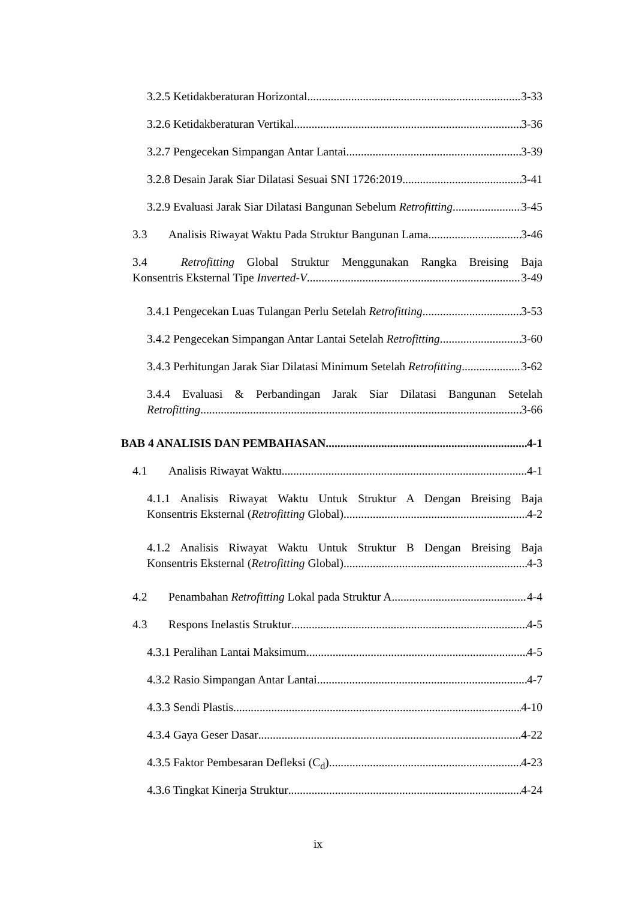3.2.5 Ketidakberaturan Horizontal 3-33
3.2.6 Ketidakberaturan Vertikal 3-36
3.2.7 Pengecekan Simpangan Antar Lantai 3-39
3.2.8 Desain Jarak Siar Dilatasi Sesuai SNI 1726:2019 3-41
3.2.9 Evaluasi Jarak Siar Dilatasi Bangunan Sebelum Retrofitting 3-45
3.3 Analisis Riwayat Waktu Pada Struktur Bangunan Lama 3-46
3.4 Retrofitting Global Struktur Menggunakan Rangka Breising Baja
Konsentris Eksternal Tipe Inverted-V 3-49
3.4.1 Pengecekan Luas Tulangan Perlu Setelah Retrofitting 3-53
3.4.2 Pengecekan Simpangan Antar Lantai Setelah Retrofitting 3-60
3.4.3 Perhitungan Jarak Siar Dilatasi Minimum Setelah Retrofitting 3-62
3.4.4 Evaluasi & Perbandingan Jarak Siar Dilatasi Bangunan Setelah
Retrofitting 3-66
BAB 4 ANALISIS DAN PEMBAHASAN 4-1
4.1 Analisis Riwayat Waktu 4-1
4.1.1 Analisis Riwayat Waktu Untuk Struktur A Dengan Breising Baja
Konsentris Eksternal (Retrofitting Global) 4-2
4.1.2 Analisis Riwayat Waktu Untuk Struktur B Dengan Breising Baja
Konsentris Eksternal (Retrofitting Global) 4-3
4.2 Penambahan Retrofitting Lokal pada Struktur A 4-4
4.3 Respons Inelastis Struktur 4-5
4.3.1 Peralihan Lantai Maksimum 4-5
4.3.2 Rasio Simpangan Antar Lantai 4-7
4.3.3 Sendi Plastis 4-10
4.3.4 Gaya Geser Dasar 4-22
4.3.5 Faktor Pembesaran Defleksi (C<sub>d</sub>) 4-23
4.3.6 Tingkat Kinerja Struktur 4-24
ix